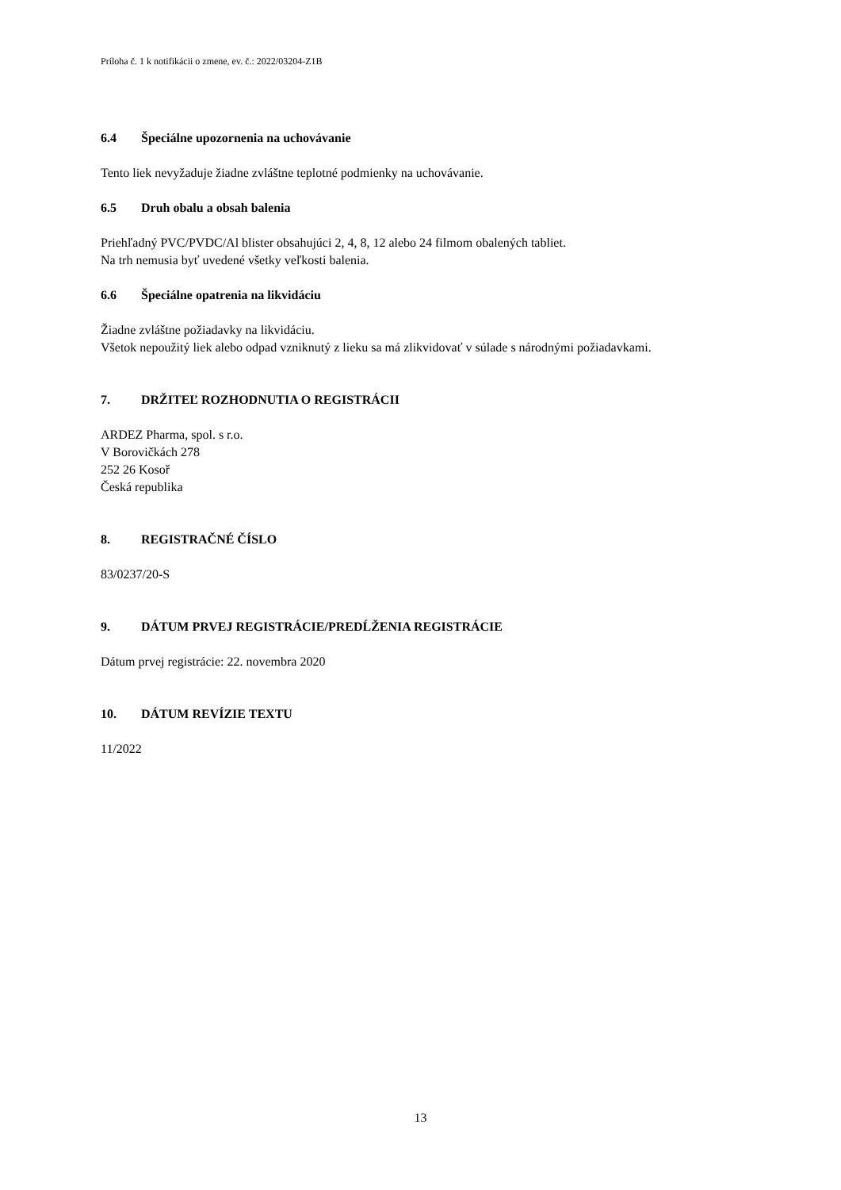Príloha č. 1 k notifikácii o zmene, ev. č.: 2022/03204-Z1B
6.4 Špeciálne upozornenia na uchovávanie
Tento liek nevyžaduje žiadne zvláštne teplotné podmienky na uchovávanie.
6.5 Druh obalu a obsah balenia
Priehľadný PVC/PVDC/Al blister obsahujúci 2, 4, 8, 12 alebo 24 filmom obalených tabliet.
Na trh nemusia byť uvedené všetky veľkosti balenia.
6.6 Špeciálne opatrenia na likvidáciu
Žiadne zvláštne požiadavky na likvidáciu.
Všetok nepoužitý liek alebo odpad vzniknutý z lieku sa má zlikvidovať v súlade s národnými požiadavkami.
7. DRŽITEĽ ROZHODNUTIA O REGISTRÁCII
ARDEZ Pharma, spol. s r.o.
V Borovičkách 278
252 26 Kosoř
Česká republika
8. REGISTRAČNÉ ČÍSLO
83/0237/20-S
9. DÁTUM PRVEJ REGISTRÁCIE/PREDĹŽENIA REGISTRÁCIE
Dátum prvej registrácie: 22. novembra 2020
10. DÁTUM REVÍZIE TEXTU
11/2022
13